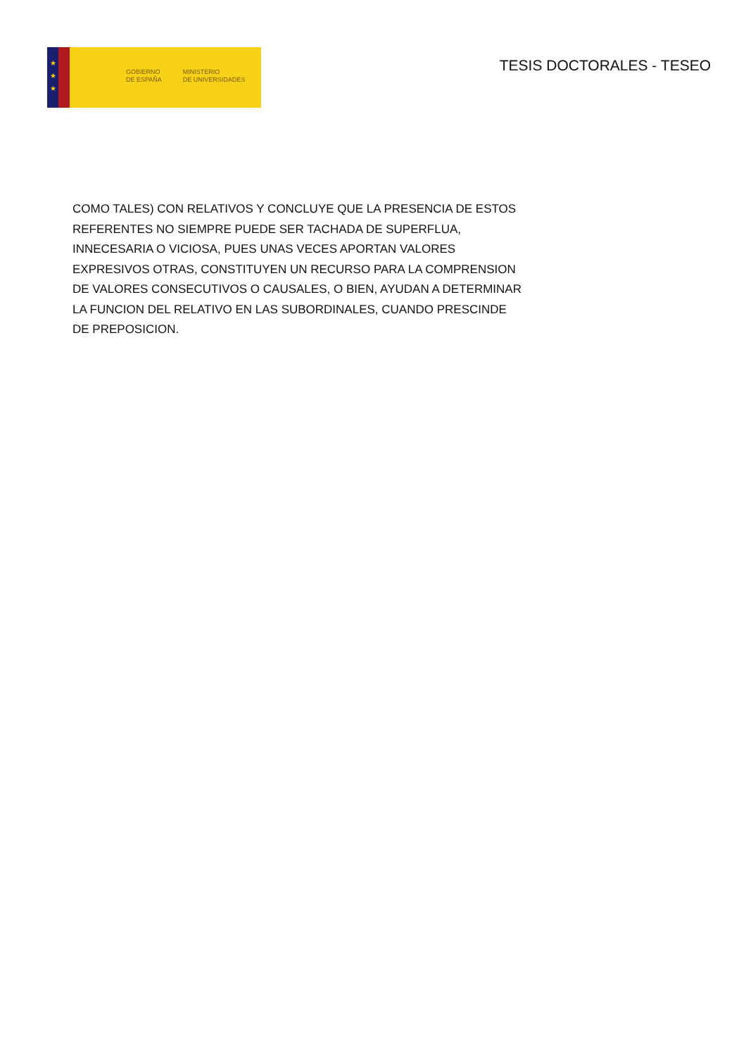★
★
★
GOBIERNO
DE ESPAÑA
MINISTERIO
DE UNIVERSIDADES
TESIS DOCTORALES - TESEO
COMO TALES) CON RELATIVOS Y CONCLUYE QUE LA PRESENCIA DE ESTOS REFERENTES NO SIEMPRE PUEDE SER TACHADA DE SUPERFLUA, INNECESARIA O VICIOSA, PUES UNAS VECES APORTAN VALORES EXPRESIVOS OTRAS, CONSTITUYEN UN RECURSO PARA LA COMPRENSION DE VALORES CONSECUTIVOS O CAUSALES, O BIEN, AYUDAN A DETERMINAR LA FUNCION DEL RELATIVO EN LAS SUBORDINALES, CUANDO PRESCINDE DE PREPOSICION.